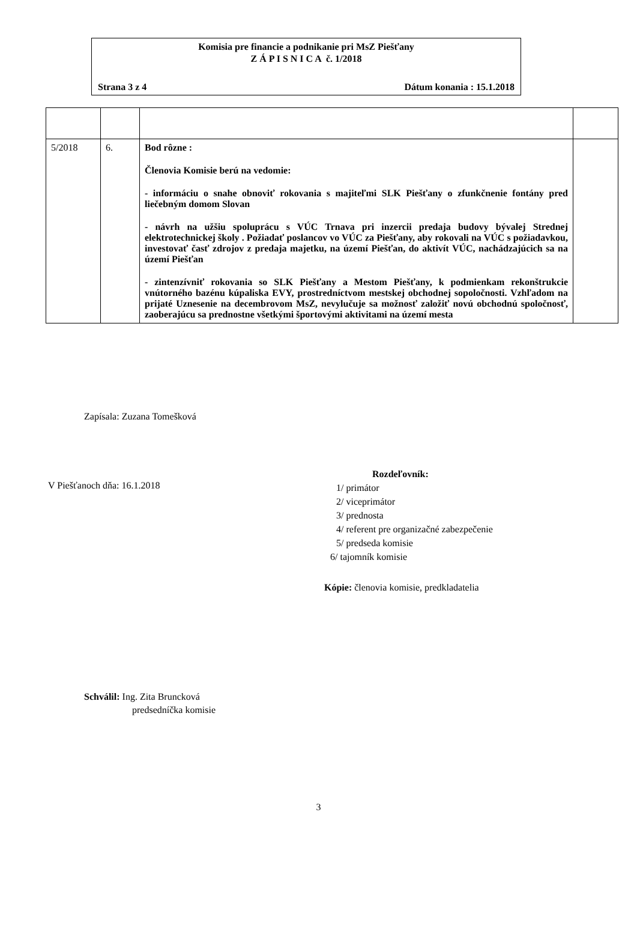Komisia pre financie a podnikanie pri MsZ Piešťany
Z Á P I S N I C A č. 1/2018
Strana 3 z 4 Dátum konania : 15.1.2018
| 5/2018 | 6. | Bod rôzne : Členovia Komisie berú na vedomie: - informáciu o snahe obnoviť rokovania s majiteľmi SLK Piešťany o zfunkčnenie fontány pred liečebným domom Slovan - návrh na užšiu spoluprácu s VÚC Trnava pri inzercii predaja budovy bývalej Strednej elektrotechnickej školy . Požiadať poslancov vo VÚC za Piešťany, aby rokovali na VÚC s požiadavkou, investovať časť zdrojov z predaja majetku, na území Piešťan, do aktivít VÚC, nachádzajúcich sa na území Piešťan - zintenzívniť rokovania so SLK Piešťany a Mestom Piešťany, k podmienkam rekonštrukcie vnútorného bazénu kúpaliska EVY, prostredníctvom mestskej obchodnej sopoločnosti. Vzhľadom na prijaté Uznesenie na decembrovom MsZ, nevylučuje sa možnosť založiť novú obchodnú spoločnosť, zaoberajúcu sa prednostne všetkými športovými aktivitami na území mesta | |
Zapísala: Zuzana Tomešková
V Piešťanoch dňa: 16.1.2018
Rozdeľovník:
1/ primátor
2/ viceprimátor
3/ prednosta
4/ referent pre organizačné zabezpečenie
5/ predseda komisie
6/ tajomník komisie
Kópie: členovia komisie, predkladatelia
Schválil: Ing. Zita Bruncková
predsedníčka komisie
3